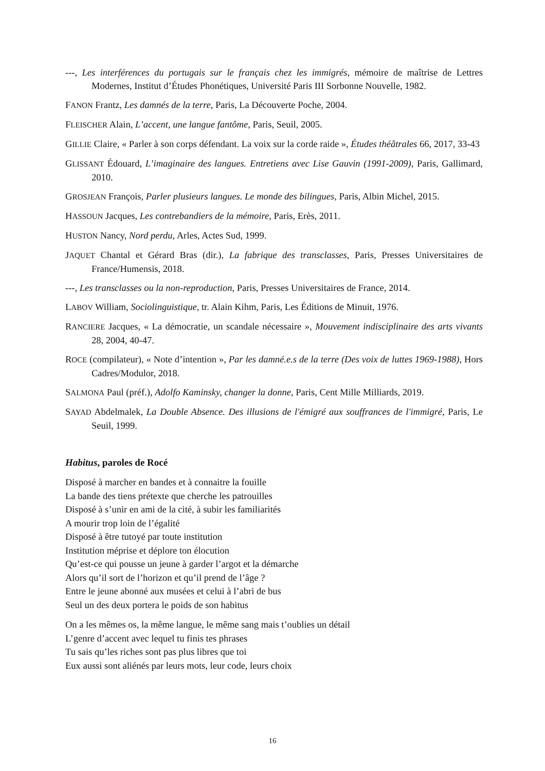---, Les interférences du portugais sur le français chez les immigrés, mémoire de maîtrise de Lettres Modernes, Institut d’Études Phonétiques, Université Paris III Sorbonne Nouvelle, 1982.
FANON Frantz, Les damnés de la terre, Paris, La Découverte Poche, 2004.
FLEISCHER Alain, L’accent, une langue fantôme, Paris, Seuil, 2005.
GILLIE Claire, « Parler à son corps défendant. La voix sur la corde raide », Études théâtrales 66, 2017, 33-43
GLISSANT Édouard, L’imaginaire des langues. Entretiens avec Lise Gauvin (1991-2009), Paris, Gallimard, 2010.
GROSJEAN François, Parler plusieurs langues. Le monde des bilingues, Paris, Albin Michel, 2015.
HASSOUN Jacques, Les contrebandiers de la mémoire, Paris, Erès, 2011.
HUSTON Nancy, Nord perdu, Arles, Actes Sud, 1999.
JAQUET Chantal et Gérard Bras (dir.), La fabrique des transclasses, Paris, Presses Universitaires de France/Humensis, 2018.
---, Les transclasses ou la non-reproduction, Paris, Presses Universitaires de France, 2014.
LABOV William, Sociolinguistique, tr. Alain Kihm, Paris, Les Éditions de Minuit, 1976.
RANCIERE Jacques, « La démocratie, un scandale nécessaire », Mouvement indisciplinaire des arts vivants 28, 2004, 40-47.
ROCE (compilateur), « Note d’intention », Par les damné.e.s de la terre (Des voix de luttes 1969-1988), Hors Cadres/Modulor, 2018.
SALMONA Paul (préf.), Adolfo Kaminsky, changer la donne, Paris, Cent Mille Milliards, 2019.
SAYAD Abdelmalek, La Double Absence. Des illusions de l'émigré aux souffrances de l'immigré, Paris, Le Seuil, 1999.
Habitus, paroles de Rocé
Disposé à marcher en bandes et à connaitre la fouille
La bande des tiens prétexte que cherche les patrouilles
Disposé à s’unir en ami de la cité, à subir les familiarités
A mourir trop loin de l’égalité
Disposé à être tutoyé par toute institution
Institution méprise et déplore ton élocution
Qu’est-ce qui pousse un jeune à garder l’argot et la démarche
Alors qu’il sort de l’horizon et qu’il prend de l’âge ?
Entre le jeune abonné aux musées et celui à l’abri de bus
Seul un des deux portera le poids de son habitus
On a les mêmes os, la même langue, le même sang mais t’oublies un détail
L’genre d’accent avec lequel tu finis tes phrases
Tu sais qu’les riches sont pas plus libres que toi
Eux aussi sont aliénés par leurs mots, leur code, leurs choix
16